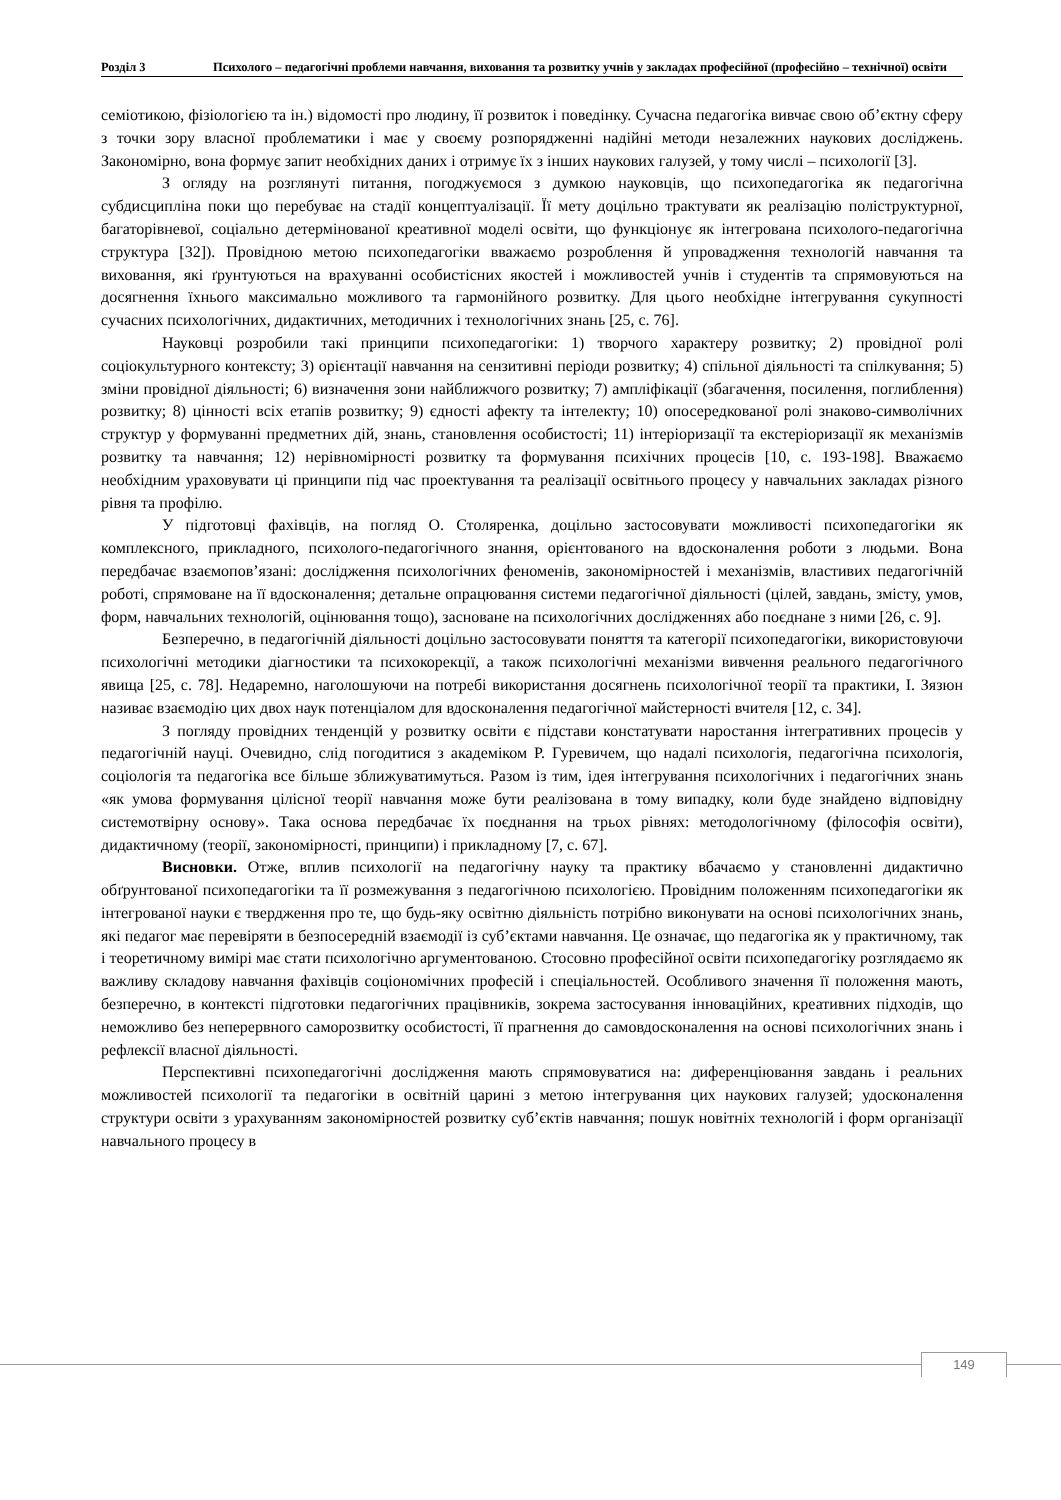Розділ 3
Психолого – педагогічні проблеми навчання, виховання та розвитку учнів у закладах професійної (професійно – технічної) освіти
семіотикою, фізіологією та ін.) відомості про людину, її розвиток і поведінку. Сучасна педагогіка вивчає свою об’єктну сферу з точки зору власної проблематики і має у своєму розпорядженні надійні методи незалежних наукових досліджень. Закономірно, вона формує запит необхідних даних і отримує їх з інших наукових галузей, у тому числі – психології [3].
З огляду на розглянуті питання, погоджуємося з думкою науковців, що психопедагогіка як педагогічна субдисципліна поки що перебуває на стадії концептуалізації. Її мету доцільно трактувати як реалізацію поліструктурної, багаторівневої, соціально детермінованої креативної моделі освіти, що функціонує як інтегрована психолого-педагогічна структура [32]). Провідною метою психопедагогіки вважаємо розроблення й упровадження технологій навчання та виховання, які ґрунтуються на врахуванні особистісних якостей і можливостей учнів і студентів та спрямовуються на досягнення їхнього максимально можливого та гармонійного розвитку. Для цього необхідне інтегрування сукупності сучасних психологічних, дидактичних, методичних і технологічних знань [25, с. 76].
Науковці розробили такі принципи психопедагогіки: 1) творчого характеру розвитку; 2) провідної ролі соціокультурного контексту; 3) орієнтації навчання на сензитивні періоди розвитку; 4) спільної діяльності та спілкування; 5) зміни провідної діяльності; 6) визначення зони найближчого розвитку; 7) ампліфікації (збагачення, посилення, поглиблення) розвитку; 8) цінності всіх етапів розвитку; 9) єдності афекту та інтелекту; 10) опосередкованої ролі знаково-символічних структур у формуванні предметних дій, знань, становлення особистості; 11) інтеріоризації та екстеріоризації як механізмів розвитку та навчання; 12) нерівномірності розвитку та формування психічних процесів [10, с. 193-198]. Вважаємо необхідним ураховувати ці принципи під час проектування та реалізації освітнього процесу у навчальних закладах різного рівня та профілю.
У підготовці фахівців, на погляд О. Столяренка, доцільно застосовувати можливості психопедагогіки як комплексного, прикладного, психолого-педагогічного знання, орієнтованого на вдосконалення роботи з людьми. Вона передбачає взаємопов’язані: дослідження психологічних феноменів, закономірностей і механізмів, властивих педагогічній роботі, спрямоване на її вдосконалення; детальне опрацювання системи педагогічної діяльності (цілей, завдань, змісту, умов, форм, навчальних технологій, оцінювання тощо), засноване на психологічних дослідженнях або поєднане з ними [26, с. 9].
Безперечно, в педагогічній діяльності доцільно застосовувати поняття та категорії психопедагогіки, використовуючи психологічні методики діагностики та психокорекції, а також психологічні механізми вивчення реального педагогічного явища [25, с. 78]. Недаремно, наголошуючи на потребі використання досягнень психологічної теорії та практики, І. Зязюн називає взаємодію цих двох наук потенціалом для вдосконалення педагогічної майстерності вчителя [12, с. 34].
З погляду провідних тенденцій у розвитку освіти є підстави констатувати наростання інтегративних процесів у педагогічній науці. Очевидно, слід погодитися з академіком Р. Гуревичем, що надалі психологія, педагогічна психологія, соціологія та педагогіка все більше зближуватимуться. Разом із тим, ідея інтегрування психологічних і педагогічних знань «як умова формування цілісної теорії навчання може бути реалізована в тому випадку, коли буде знайдено відповідну системотвірну основу». Така основа передбачає їх поєднання на трьох рівнях: методологічному (філософія освіти), дидактичному (теорії, закономірності, принципи) і прикладному [7, с. 67].
Висновки. Отже, вплив психології на педагогічну науку та практику вбачаємо у становленні дидактично обґрунтованої психопедагогіки та її розмежування з педагогічною психологією. Провідним положенням психопедагогіки як інтегрованої науки є твердження про те, що будь-яку освітню діяльність потрібно виконувати на основі психологічних знань, які педагог має перевіряти в безпосередній взаємодії із суб’єктами навчання. Це означає, що педагогіка як у практичному, так і теоретичному вимірі має стати психологічно аргументованою. Стосовно професійної освіти психопедагогіку розглядаємо як важливу складову навчання фахівців соціономічних професій і спеціальностей. Особливого значення її положення мають, безперечно, в контексті підготовки педагогічних працівників, зокрема застосування інноваційних, креативних підходів, що неможливо без неперервного саморозвитку особистості, її прагнення до самовдосконалення на основі психологічних знань і рефлексії власної діяльності.
Перспективні психопедагогічні дослідження мають спрямовуватися на: диференціювання завдань і реальних можливостей психології та педагогіки в освітній царині з метою інтегрування цих наукових галузей; удосконалення структури освіти з урахуванням закономірностей розвитку суб’єктів навчання; пошук новітніх технологій і форм організації навчального процесу в
149